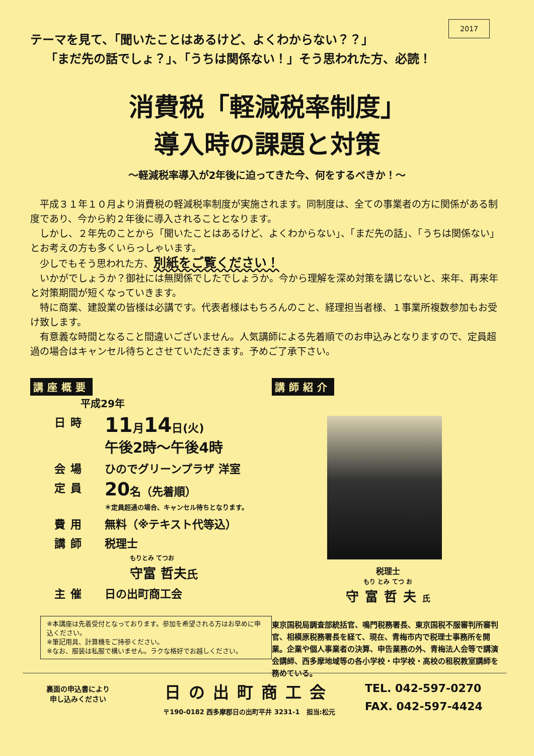2017
テーマを見て、「聞いたことはあるけど、よくわからない？？」
「まだ先の話でしょ？」、「うちは関係ない！」そう思われた方、必読！
消費税「軽減税率制度」
導入時の課題と対策
～軽減税率導入が2年後に迫ってきた今、何をするべきか！～
平成３１年１０月より消費税の軽減税率制度が実施されます。同制度は、全ての事業者の方に関係がある制度であり、今から約２年後に導入されることとなります。
しかし、２年先のことから「聞いたことはあるけど、よくわからない」、「まだ先の話」、「うちは関係ない」とお考えの方も多くいらっしゃいます。
少しでもそう思われた方、別紙をご覧ください！
いかがでしょうか？御社には無関係でしたでしょうか。今から理解を深め対策を講じないと、来年、再来年と対策期間が短くなっていきます。
特に商業、建設業の皆様は必講です。代表者様はもちろんのこと、経理担当者様、１事業所複数参加もお受け致します。
有意義な時間となること間違いございません。人気講師による先着順でのお申込みとなりますので、定員超過の場合はキャンセル待ちとさせていただきます。予めご了承下さい。
講座概要
平成29年
日時 11月14日(火)
午後2時～午後4時
会場 ひのでグリーンプラザ 洋室
定員 20名（先着順）
＊定員超過の場合、キャンセル待ちとなります。
費用 無料（※テキスト代等込）
講師 税理士
もりとみ てつお
守富 哲夫氏
主催 日の出町商工会
※本講座は先着受付となっております。参加を希望される方はお早めに申込ください。
※筆記用具、計算機をご持参ください。
※なお、服装は私服で構いません。ラクな格好でお越しください。
講師紹介
税理士
もり とみ てつ お
守富哲夫氏
東京国税局調査部統括官、鳴門税務署長、東京国税不服審判所審判官、相模原税務署長を経て、現在、青梅市内で税理士事務所を開業。企業や個人事業者の決算、申告業務の外、青梅法人会等で講演会講師、西多摩地域等の各小学校・中学校・高校の租税教室講師を務めている。
裏面の申込書により
申し込みください
日の出町商工会
〒190-0182 西多摩郡日の出町平井 3231-1　担当:松元
TEL. 042-597-0270
FAX. 042-597-4424